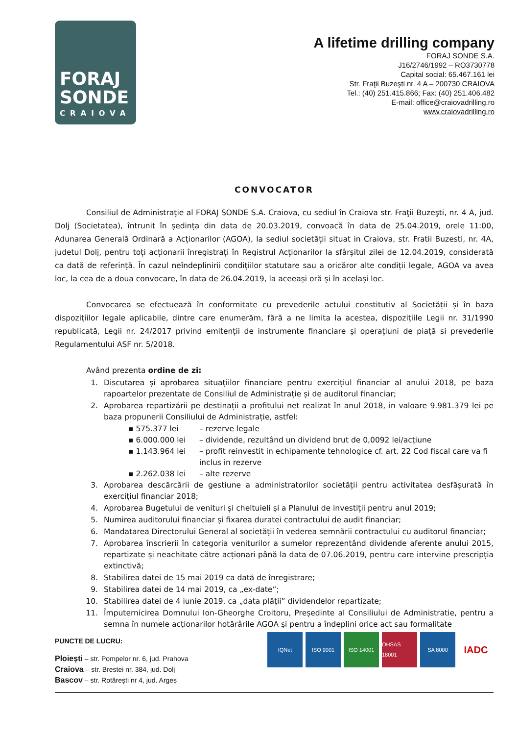FORAJ
SONDE
CRAIOVA
A lifetime drilling company
FORAJ SONDE S.A.
J16/2746/1992 – RO3730778
Capital social: 65.467.161 lei
Str. Fraţii Buzeşti nr. 4 A – 200730 CRAIOVA
Tel.: (40) 251.415.866; Fax: (40) 251.406.482
E-mail: office@craiovadrilling.ro
www.craiovadrilling.ro
CONVOCATOR
Consiliul de Administraţie al FORAJ SONDE S.A. Craiova, cu sediul în Craiova str. Fraţii Buzeşti, nr. 4 A, jud. Dolj (Societatea), întrunit în ședința din data de 20.03.2019, convoacă în data de 25.04.2019, orele 11:00, Adunarea Generală Ordinară a Acționarilor (AGOA), la sediul societății situat in Craiova, str. Fratii Buzesti, nr. 4A, judetul Dolj, pentru toți acționarii înregistrați în Registrul Acționarilor la sfârșitul zilei de 12.04.2019, considerată ca dată de referință. În cazul neîndeplinirii condițiilor statutare sau a oricăror alte condiții legale, AGOA va avea loc, la cea de a doua convocare, în data de 26.04.2019, la aceeași oră și în același loc.
Convocarea se efectuează în conformitate cu prevederile actului constitutiv al Societății și în baza dispozițiilor legale aplicabile, dintre care enumerăm, fără a ne limita la acestea, dispozițiile Legii nr. 31/1990 republicată, Legii nr. 24/2017 privind emitenții de instrumente financiare și operațiuni de piață si prevederile Regulamentului ASF nr. 5/2018.
Având prezenta ordine de zi:
1. Discutarea și aprobarea situațiilor financiare pentru exercițiul financiar al anului 2018, pe baza rapoartelor prezentate de Consiliul de Administrație și de auditorul financiar;
2. Aprobarea repartizării pe destinații a profitului net realizat în anul 2018, in valoare 9.981.379 lei pe baza propunerii Consiliului de Administrație, astfel:
▪ 575.377 lei – rezerve legale
▪ 6.000.000 lei – dividende, rezultând un dividend brut de 0,0092 lei/acțiune
▪ 1.143.964 lei – profit reinvestit in echipamente tehnologice cf. art. 22 Cod fiscal care va fi inclus in rezerve
▪ 2.262.038 lei – alte rezerve
3. Aprobarea descărcării de gestiune a administratorilor societății pentru activitatea desfășurată în exercițiul financiar 2018;
4. Aprobarea Bugetului de venituri și cheltuieli și a Planului de investiții pentru anul 2019;
5. Numirea auditorului financiar și fixarea duratei contractului de audit financiar;
6. Mandatarea Directorului General al societății în vederea semnării contractului cu auditorul financiar;
7. Aprobarea înscrierii în categoria veniturilor a sumelor reprezentând dividende aferente anului 2015, repartizate și neachitate către acționari până la data de 07.06.2019, pentru care intervine prescripția extinctivă;
8. Stabilirea datei de 15 mai 2019 ca dată de înregistrare;
9. Stabilirea datei de 14 mai 2019, ca „ex-date”;
10. Stabilirea datei de 4 iunie 2019, ca „data plății” dividendelor repartizate;
11. Împuternicirea Domnului Ion-Gheorghe Croitoru, Președinte al Consiliului de Administratie, pentru a semna în numele acţionarilor hotărârile AGOA şi pentru a îndeplini orice act sau formalitate
PUNCTE DE LUCRU:
IQNet ISO 9001 ISO 14001 OHSAS 18001 SA 8000 IADC
Ploiești – str. Pompelor nr. 6, jud. Prahova
Craiova – str. Brestei nr. 384, jud. Dolj
Bascov – str. Rotărești nr 4, jud. Argeș